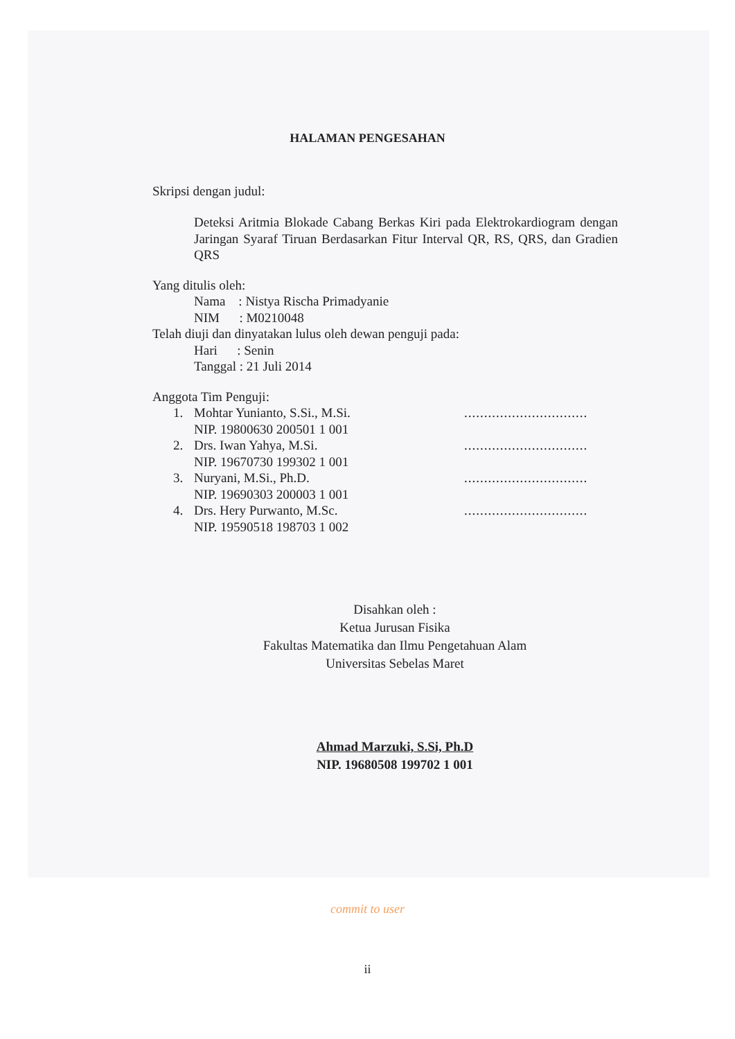HALAMAN PENGESAHAN
Skripsi dengan judul:
Deteksi Aritmia Blokade Cabang Berkas Kiri pada Elektrokardiogram dengan Jaringan Syaraf Tiruan Berdasarkan Fitur Interval QR, RS, QRS, dan Gradien QRS
Yang ditulis oleh:
Nama : Nistya Rischa Primadyanie
NIM : M0210048
Telah diuji dan dinyatakan lulus oleh dewan penguji pada:
Hari : Senin
Tanggal : 21 Juli 2014
Anggota Tim Penguji:
| 1. | Mohtar Yunianto, S.Si., M.Si. | ............................... |
| | NIP. 19800630 200501 1 001 | |
| 2. | Drs. Iwan Yahya, M.Si. | ............................... |
| | NIP. 19670730 199302 1 001 | |
| 3. | Nuryani, M.Si., Ph.D. | ............................... |
| | NIP. 19690303 200003 1 001 | |
| 4. | Drs. Hery Purwanto, M.Sc. | ............................... |
| | NIP. 19590518 198703 1 002 | |
Disahkan oleh :
Ketua Jurusan Fisika
Fakultas Matematika dan Ilmu Pengetahuan Alam
Universitas Sebelas Maret
Ahmad Marzuki, S.Si, Ph.D
NIP. 19680508 199702 1 001
commit to user
ii